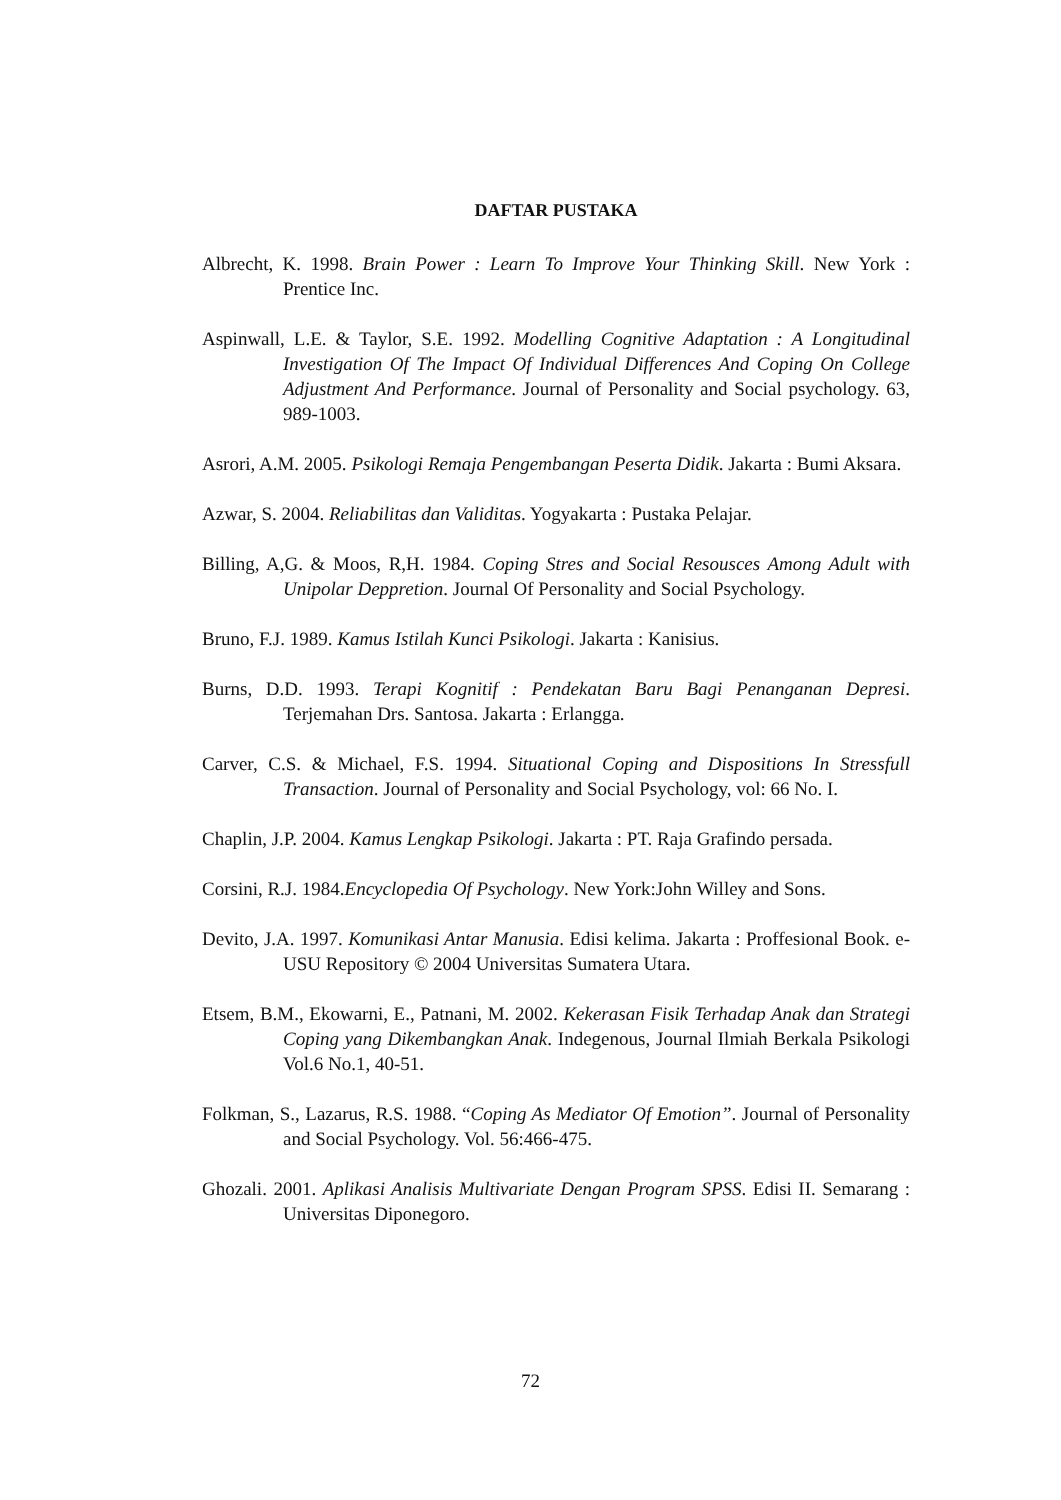DAFTAR PUSTAKA
Albrecht, K. 1998. Brain Power : Learn To Improve Your Thinking Skill. New York : Prentice Inc.
Aspinwall, L.E. & Taylor, S.E. 1992. Modelling Cognitive Adaptation : A Longitudinal Investigation Of The Impact Of Individual Differences And Coping On College Adjustment And Performance. Journal of Personality and Social psychology. 63, 989-1003.
Asrori, A.M. 2005. Psikologi Remaja Pengembangan Peserta Didik. Jakarta : Bumi Aksara.
Azwar, S. 2004. Reliabilitas dan Validitas. Yogyakarta : Pustaka Pelajar.
Billing, A,G. & Moos, R,H. 1984. Coping Stres and Social Resousces Among Adult with Unipolar Deppretion. Journal Of Personality and Social Psychology.
Bruno, F.J. 1989. Kamus Istilah Kunci Psikologi. Jakarta : Kanisius.
Burns, D.D. 1993. Terapi Kognitif : Pendekatan Baru Bagi Penanganan Depresi. Terjemahan Drs. Santosa. Jakarta : Erlangga.
Carver, C.S. & Michael, F.S. 1994. Situational Coping and Dispositions In Stressfull Transaction. Journal of Personality and Social Psychology, vol: 66 No. I.
Chaplin, J.P. 2004. Kamus Lengkap Psikologi. Jakarta : PT. Raja Grafindo persada.
Corsini, R.J. 1984.Encyclopedia Of Psychology. New York:John Willey and Sons.
Devito, J.A. 1997. Komunikasi Antar Manusia. Edisi kelima. Jakarta : Proffesional Book. e-USU Repository © 2004 Universitas Sumatera Utara.
Etsem, B.M., Ekowarni, E., Patnani, M. 2002. Kekerasan Fisik Terhadap Anak dan Strategi Coping yang Dikembangkan Anak. Indegenous, Journal Ilmiah Berkala Psikologi Vol.6 No.1, 40-51.
Folkman, S., Lazarus, R.S. 1988. “Coping As Mediator Of Emotion”. Journal of Personality and Social Psychology. Vol. 56:466-475.
Ghozali. 2001. Aplikasi Analisis Multivariate Dengan Program SPSS. Edisi II. Semarang : Universitas Diponegoro.
72